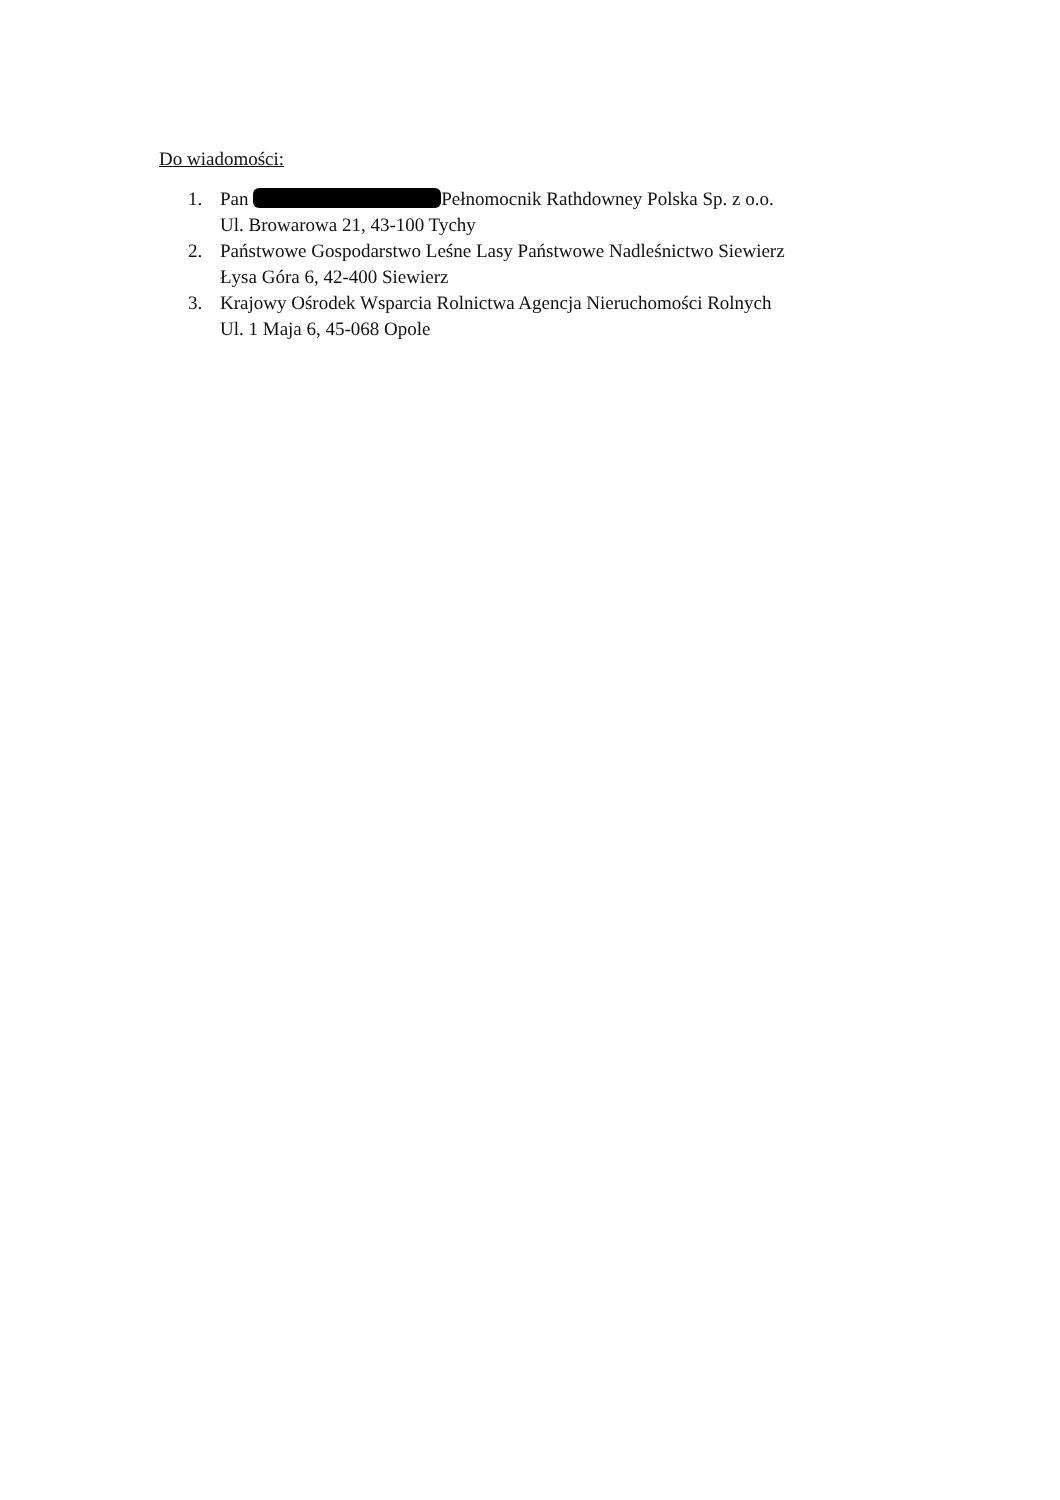Do wiadomości:
1. Pan Pełnomocnik Rathdowney Polska Sp. z o.o.
Ul. Browarowa 21, 43-100 Tychy
2. Państwowe Gospodarstwo Leśne Lasy Państwowe Nadleśnictwo Siewierz
Łysa Góra 6, 42-400 Siewierz
3. Krajowy Ośrodek Wsparcia Rolnictwa Agencja Nieruchomości Rolnych
Ul. 1 Maja 6, 45-068 Opole